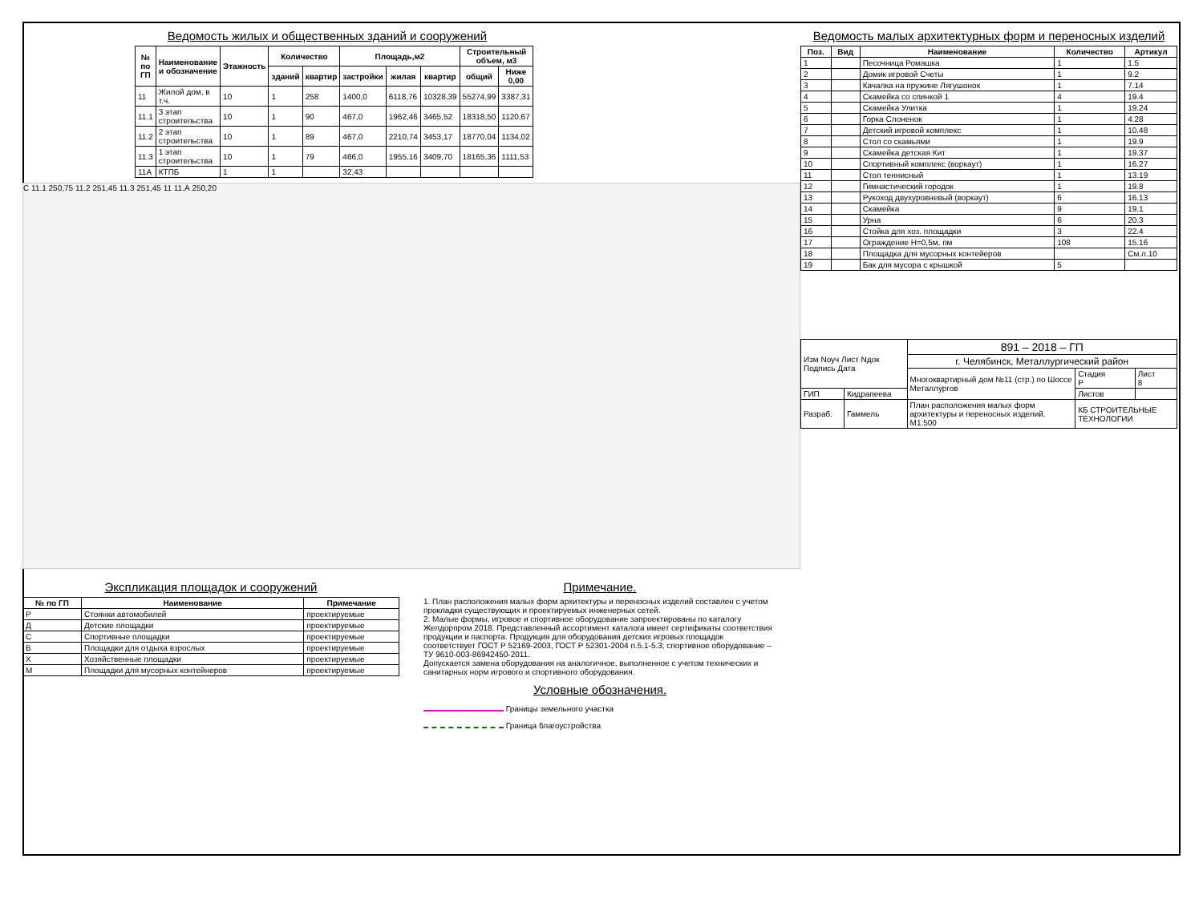Ведомость жилых и общественных зданий и сооружений
| № по ГП | Наименование и обозначение | Этажность | Количество | | Площадь,м2 | | | Строительный объем, м3 | |
| --- | --- | --- | --- | --- | --- | --- | --- | --- | --- |
| | | | зданий | квартир | застройки | жилая | квартир | общий | Ниже 0,00 |
| 11 | Жилой дом, в т.ч. | 10 | 1 | 258 | 1400,0 | 6118,76 | 10328,39 | 55274,99 | 3387,31 |
| 11.1 | 3 этап строительства | 10 | 1 | 90 | 467,0 | 1962,46 | 3465,52 | 18318,50 | 1120,67 |
| 11.2 | 2 этап строительства | 10 | 1 | 89 | 467,0 | 2210,74 | 3453,17 | 18770,04 | 1134,02 |
| 11.3 | 1 этап строительства | 10 | 1 | 79 | 466,0 | 1955,16 | 3409,70 | 18165,36 | 1111,53 |
| 11А | КТПБ | 1 | 1 | | 32,43 | | | | |
С 11.1 250,75 11.2 251,45 11.3 251,45 11 11.А 250,20
Экспликация площадок и сооружений
| № по ГП | Наименование | Примечание |
| --- | --- | --- |
| Р | Стоянки автомобилей | проектируемые |
| Д | Детские площадки | проектируемые |
| С | Спортивные площадки | проектируемые |
| В | Площадки для отдыха взрослых | проектируемые |
| Х | Хозяйственные площадки | проектируемые |
| М | Площадки для мусорных контейнеров | проектируемые |
Примечание.
1. План расположения малых форм архитектуры и переносных изделий составлен с учетом прокладки существующих и проектируемых инженерных сетей.
2. Малые формы, игровое и спортивное оборудование запроектированы по каталогу Желдорпром 2018. Представленный ассортимент каталога имеет сертификаты соответствия продукции и паспорта. Продукция для оборудования детских игровых площадок соответствует ГОСТ Р 52169-2003, ГОСТ Р 52301-2004 п.5.1-5.3; спортивное оборудование – ТУ 9610-003-86942450-2011.
Допускается замена оборудования на аналогичное, выполненное с учетом технических и санитарных норм игрового и спортивного оборудования.
Условные обозначения.
Границы земельного участка
Граница благоустройства
Ведомость малых архитектурных форм и переносных изделий
| Поз. | Вид | Наименование | Количество | Артикул |
| --- | --- | --- | --- | --- |
| 1 | | Песочница Ромашка | 1 | 1.5 |
| 2 | | Домик игровой Счеты | 1 | 9.2 |
| 3 | | Качалка на пружине Лягушонок | 1 | 7.14 |
| 4 | | Скамейка со спинкой 1 | 4 | 19.4 |
| 5 | | Скамейка Улитка | 1 | 19.24 |
| 6 | | Горка Слоненок | 1 | 4.28 |
| 7 | | Детский игровой комплекс | 1 | 10.48 |
| 8 | | Стол со скамьями | 1 | 19.9 |
| 9 | | Скамейка детская Кит | 1 | 19.37 |
| 10 | | Спортивный комплекс (воркаут) | 1 | 16.27 |
| 11 | | Стол теннисный | 1 | 13.19 |
| 12 | | Гимнастический городок | 1 | 19.8 |
| 13 | | Рукоход двухуровневый (воркаут) | 6 | 16.13 |
| 14 | | Скамейка | 9 | 19.1 |
| 15 | | Урна | 6 | 20.3 |
| 16 | | Стойка для хоз. площадки | 3 | 22.4 |
| 17 | | Ограждение Н=0,5м, пм | 108 | 15.16 |
| 18 | | Площадка для мусорных контейеров | | См.л.10 |
| 19 | | Бак для мусора с крышкой | 5 | |
| Изм Nоуч Лист Nдок Подпись Дата | | 891 – 2018 – ГП | | |
| | | г. Челябинск, Металлургический район | | |
| | | Многоквартирный дом №11 (стр.) по Шоссе Металлургов | Стадия Р | Лист 8 |
| ГИП | Кидрапеева | | Листов | |
| Разраб. | Гаммель | План расположения малых форм архитектуры и переносных изделий. М1:500 | КБ СТРОИТЕЛЬНЫЕ ТЕХНОЛОГИИ | |